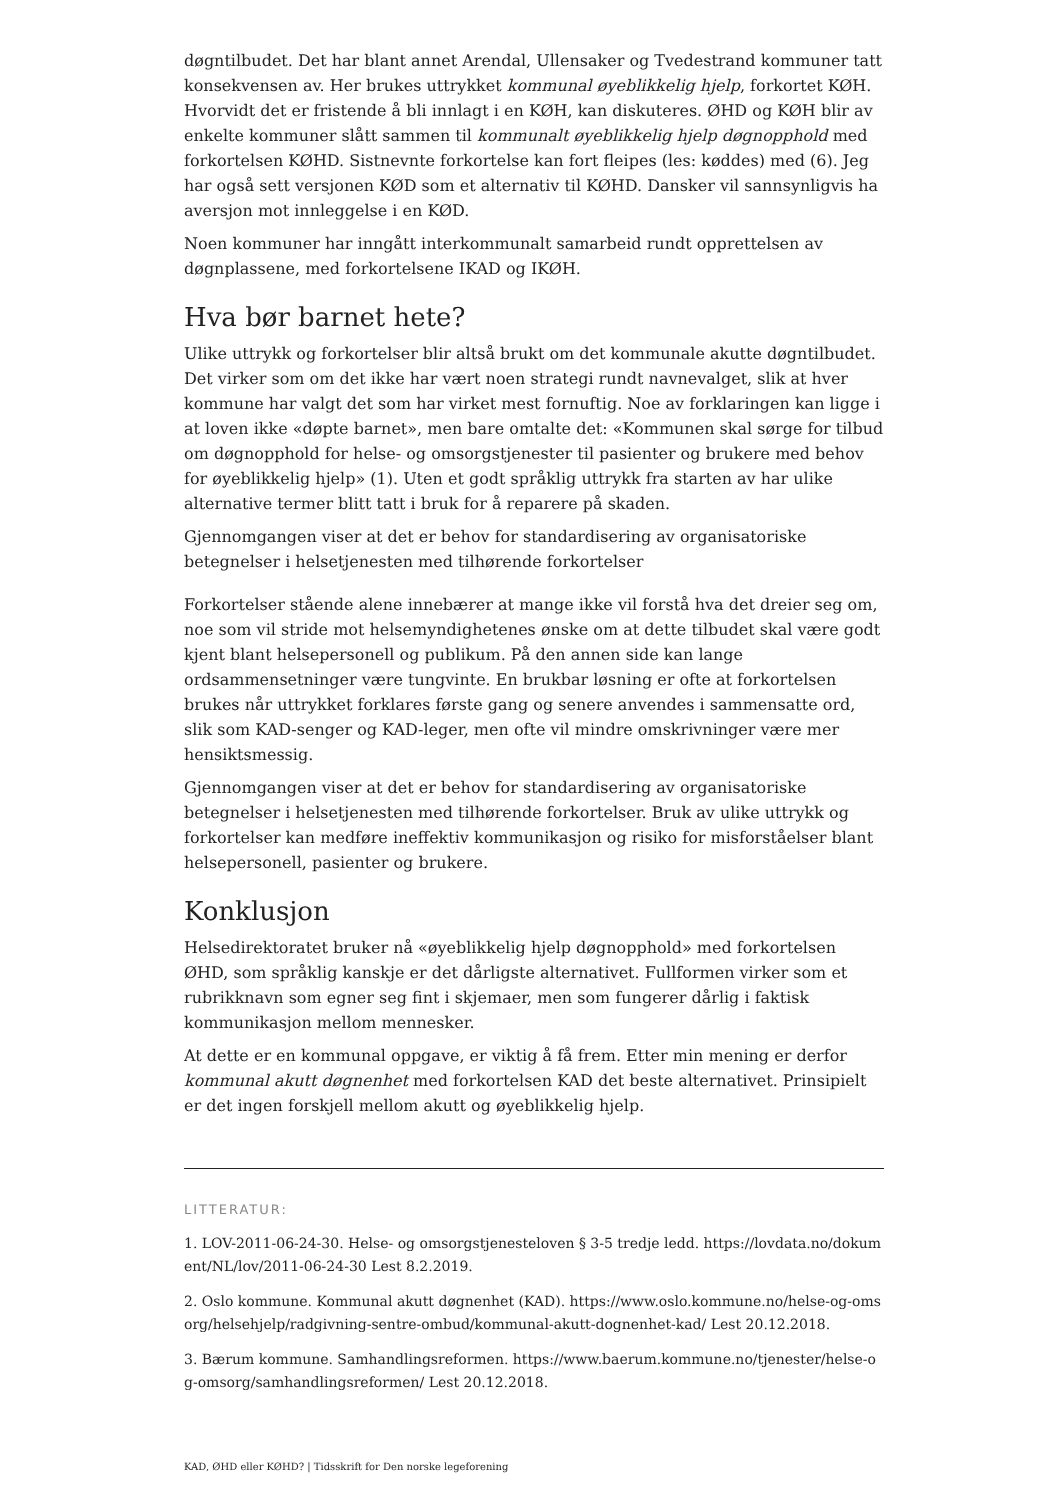døgntilbudet. Det har blant annet Arendal, Ullensaker og Tvedestrand kommuner tatt konsekvensen av. Her brukes uttrykket kommunal øyeblikkelig hjelp, forkortet KØH. Hvorvidt det er fristende å bli innlagt i en KØH, kan diskuteres. ØHD og KØH blir av enkelte kommuner slått sammen til kommunalt øyeblikkelig hjelp døgnopphold med forkortelsen KØHD. Sistnevnte forkortelse kan fort fleipes (les: køddes) med (6). Jeg har også sett versjonen KØD som et alternativ til KØHD. Dansker vil sannsynligvis ha aversjon mot innleggelse i en KØD.
Noen kommuner har inngått interkommunalt samarbeid rundt opprettelsen av døgnplassene, med forkortelsene IKAD og IKØH.
Hva bør barnet hete?
Ulike uttrykk og forkortelser blir altså brukt om det kommunale akutte døgntilbudet. Det virker som om det ikke har vært noen strategi rundt navnevalget, slik at hver kommune har valgt det som har virket mest fornuftig. Noe av forklaringen kan ligge i at loven ikke «døpte barnet», men bare omtalte det: «Kommunen skal sørge for tilbud om døgnopphold for helse- og omsorgstjenester til pasienter og brukere med behov for øyeblikkelig hjelp» (1). Uten et godt språklig uttrykk fra starten av har ulike alternative termer blitt tatt i bruk for å reparere på skaden.
Gjennomgangen viser at det er behov for standardisering av organisatoriske betegnelser i helsetjenesten med tilhørende forkortelser
Forkortelser stående alene innebærer at mange ikke vil forstå hva det dreier seg om, noe som vil stride mot helsemyndighetenes ønske om at dette tilbudet skal være godt kjent blant helsepersonell og publikum. På den annen side kan lange ordsammensetninger være tungvinte. En brukbar løsning er ofte at forkortelsen brukes når uttrykket forklares første gang og senere anvendes i sammensatte ord, slik som KAD-senger og KAD-leger, men ofte vil mindre omskrivninger være mer hensiktsmessig.
Gjennomgangen viser at det er behov for standardisering av organisatoriske betegnelser i helsetjenesten med tilhørende forkortelser. Bruk av ulike uttrykk og forkortelser kan medføre ineffektiv kommunikasjon og risiko for misforståelser blant helsepersonell, pasienter og brukere.
Konklusjon
Helsedirektoratet bruker nå «øyeblikkelig hjelp døgnopphold» med forkortelsen ØHD, som språklig kanskje er det dårligste alternativet. Fullformen virker som et rubrikknavn som egner seg fint i skjemaer, men som fungerer dårlig i faktisk kommunikasjon mellom mennesker.
At dette er en kommunal oppgave, er viktig å få frem. Etter min mening er derfor kommunal akutt døgnenhet med forkortelsen KAD det beste alternativet. Prinsipielt er det ingen forskjell mellom akutt og øyeblikkelig hjelp.
LITTERATUR:
1. LOV-2011-06-24-30. Helse- og omsorgstjenesteloven § 3-5 tredje ledd. https://lovdata.no/dokument/NL/lov/2011-06-24-30 Lest 8.2.2019.
2. Oslo kommune. Kommunal akutt døgnenhet (KAD). https://www.oslo.kommune.no/helse-og-omsorg/helsehjelp/radgivning-sentre-ombud/kommunal-akutt-dognenhet-kad/ Lest 20.12.2018.
3. Bærum kommune. Samhandlingsreformen. https://www.baerum.kommune.no/tjenester/helse-og-omsorg/samhandlingsreformen/ Lest 20.12.2018.
KAD, ØHD eller KØHD? | Tidsskrift for Den norske legeforening